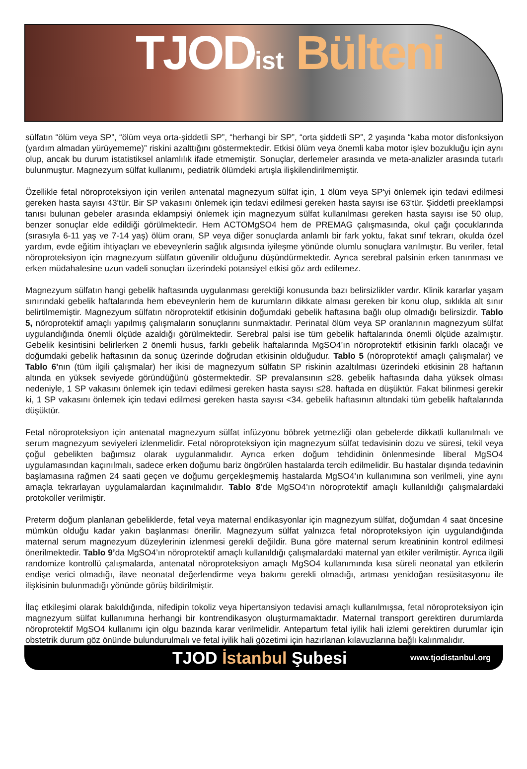TJODist Bülteni
sülfatın “ölüm veya SP”, “ölüm veya orta-şiddetli SP”, “herhangi bir SP”, “orta şiddetli SP”, 2 yaşında “kaba motor disfonksiyon (yardım almadan yürüyememe)” riskini azalttığını göstermektedir. Etkisi ölüm veya önemli kaba motor işlev bozukluğu için aynı olup, ancak bu durum istatistiksel anlamlılık ifade etmemiştir. Sonuçlar, derlemeler arasında ve meta-analizler arasında tutarlı bulunmuştur. Magnezyum sülfat kullanımı, pediatrik ölümdeki artışla ilişkilendirilmemiştir.
Özellikle fetal nöroproteksiyon için verilen antenatal magnezyum sülfat için, 1 ölüm veya SP'yi önlemek için tedavi edilmesi gereken hasta sayısı 43'tür. Bir SP vakasını önlemek için tedavi edilmesi gereken hasta sayısı ise 63'tür. Şiddetli preeklampsi tanısı bulunan gebeler arasında eklampsiyi önlemek için magnezyum sülfat kullanılması gereken hasta sayısı ise 50 olup, benzer sonuçlar elde edildiği görülmektedir. Hem ACTOMgSO4 hem de PREMAG çalışmasında, okul çağı çocuklarında (sırasıyla 6-11 yaş ve 7-14 yaş) ölüm oranı, SP veya diğer sonuçlarda anlamlı bir fark yoktu, fakat sınıf tekrarı, okulda özel yardım, evde eğitim ihtiyaçları ve ebeveynlerin sağlık algısında iyileşme yönünde olumlu sonuçlara varılmıştır. Bu veriler, fetal nöroproteksiyon için magnezyum sülfatın güvenilir olduğunu düşündürmektedir. Ayrıca serebral palsinin erken tanınması ve erken müdahalesine uzun vadeli sonuçları üzerindeki potansiyel etkisi göz ardı edilemez.
Magnezyum sülfatın hangi gebelik haftasında uygulanması gerektiği konusunda bazı belirsizlikler vardır. Klinik kararlar yaşam sınırındaki gebelik haftalarında hem ebeveynlerin hem de kurumların dikkate alması gereken bir konu olup, sıklıkla alt sınır belirtilmemiştir. Magnezyum sülfatın nöroprotektif etkisinin doğumdaki gebelik haftasına bağlı olup olmadığı belirsizdir. Tablo 5, nöroprotektif amaçlı yapılmış çalışmaların sonuçlarını sunmaktadır. Perinatal ölüm veya SP oranlarının magnezyum sülfat uygulandığında önemli ölçüde azaldığı görülmektedir. Serebral palsi ise tüm gebelik haftalarında önemli ölçüde azalmıştır. Gebelik kesintisini belirlerken 2 önemli husus, farklı gebelik haftalarında MgSO4’ın nöroprotektif etkisinin farklı olacağı ve doğumdaki gebelik haftasının da sonuç üzerinde doğrudan etkisinin olduğudur. Tablo 5 (nöroprotektif amaçlı çalışmalar) ve Tablo 6'nın (tüm ilgili çalışmalar) her ikisi de magnezyum sülfatın SP riskinin azaltılması üzerindeki etkisinin 28 haftanın altında en yüksek seviyede göründüğünü göstermektedir. SP prevalansının ≤28. gebelik haftasında daha yüksek olması nedeniyle, 1 SP vakasını önlemek için tedavi edilmesi gereken hasta sayısı ≤28. haftada en düşüktür. Fakat bilinmesi gerekir ki, 1 SP vakasını önlemek için tedavi edilmesi gereken hasta sayısı <34. gebelik haftasının altındaki tüm gebelik haftalarında düşüktür.
Fetal nöroproteksiyon için antenatal magnezyum sülfat infüzyonu böbrek yetmezliği olan gebelerde dikkatli kullanılmalı ve serum magnezyum seviyeleri izlenmelidir. Fetal nöroproteksiyon için magnezyum sülfat tedavisinin dozu ve süresi, tekil veya çoğul gebelikten bağımsız olarak uygulanmalıdır. Ayrıca erken doğum tehdidinin önlenmesinde liberal MgSO4 uygulamasından kaçınılmalı, sadece erken doğumu bariz öngörülen hastalarda tercih edilmelidir. Bu hastalar dışında tedavinin başlamasına rağmen 24 saati geçen ve doğumu gerçekleşmemiş hastalarda MgSO4’ın kullanımına son verilmeli, yine aynı amaçla tekrarlayan uygulamalardan kaçınılmalıdır. Tablo 8’de MgSO4’ın nöroprotektif amaçlı kullanıldığı çalışmalardaki protokoller verilmiştir.
Preterm doğum planlanan gebeliklerde, fetal veya maternal endikasyonlar için magnezyum sülfat, doğumdan 4 saat öncesine mümkün olduğu kadar yakın başlanması önerilir. Magnezyum sülfat yalnızca fetal nöroproteksiyon için uygulandığında maternal serum magnezyum düzeylerinin izlenmesi gerekli değildir. Buna göre maternal serum kreatininin kontrol edilmesi önerilmektedir. Tablo 9’da MgSO4’ın nöroprotektif amaçlı kullanıldığı çalışmalardaki maternal yan etkiler verilmiştir. Ayrıca ilgili randomize kontrollü çalışmalarda, antenatal nöroproteksiyon amaçlı MgSO4 kullanımında kısa süreli neonatal yan etkilerin endişe verici olmadığı, ilave neonatal değerlendirme veya bakımı gerekli olmadığı, artması yenidoğan resüsitasyonu ile ilişkisinin bulunmadığı yönünde görüş bildirilmiştir.
İlaç etkileşimi olarak bakıldığında, nifedipin tokoliz veya hipertansiyon tedavisi amaçlı kullanılmışsa, fetal nöroproteksiyon için magnezyum sülfat kullanımına herhangi bir kontrendikasyon oluşturmamaktadır. Maternal transport gerektiren durumlarda nöroprotektif MgSO4 kullanımı için olgu bazında karar verilmelidir. Antepartum fetal iyilik hali izlemi gerektiren durumlar için obstetrik durum göz önünde bulundurulmalı ve fetal iyilik hali gözetimi için hazırlanan kılavuzlarına bağlı kalınmalıdır.
TJOD İstanbul Şubesi
www.tjodistanbul.org